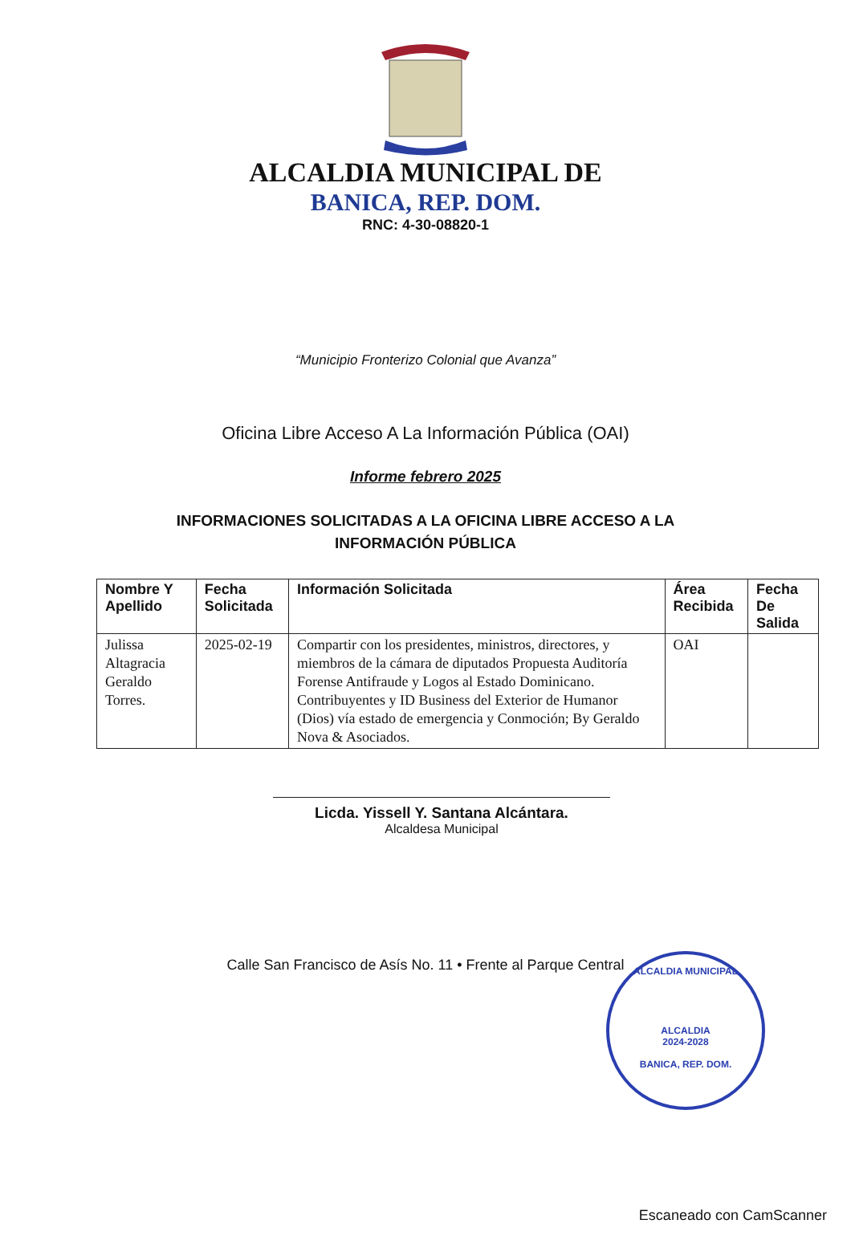ALCALDIA MUNICIPAL DE
BANICA, REP. DOM.
RNC: 4-30-08820-1
“Municipio Fronterizo Colonial que Avanza”
Oficina Libre Acceso A La Información Pública (OAI)
Informe febrero 2025
INFORMACIONES SOLICITADAS A LA OFICINA LIBRE ACCESO A LA INFORMACIÓN PÚBLICA
| Nombre Y Apellido | Fecha Solicitada | Información Solicitada | Área Recibida | Fecha De Salida |
| --- | --- | --- | --- | --- |
| Julissa Altagracia Geraldo Torres. | 2025-02-19 | Compartir con los presidentes, ministros, directores, y miembros de la cámara de diputados Propuesta Auditoría Forense Antifraude y Logos al Estado Dominicano. Contribuyentes y ID Business del Exterior de Humanor (Dios) vía estado de emergencia y Conmoción; By Geraldo Nova & Asociados. | OAI | |
Licda. Yissell Y. Santana Alcántara.
Alcaldesa Municipal
ALCALDIA MUNICIPAL
ALCALDIA
2024-2028
BANICA, REP. DOM.
Calle San Francisco de Asís No. 11 • Frente al Parque Central
Escaneado con CamScanner